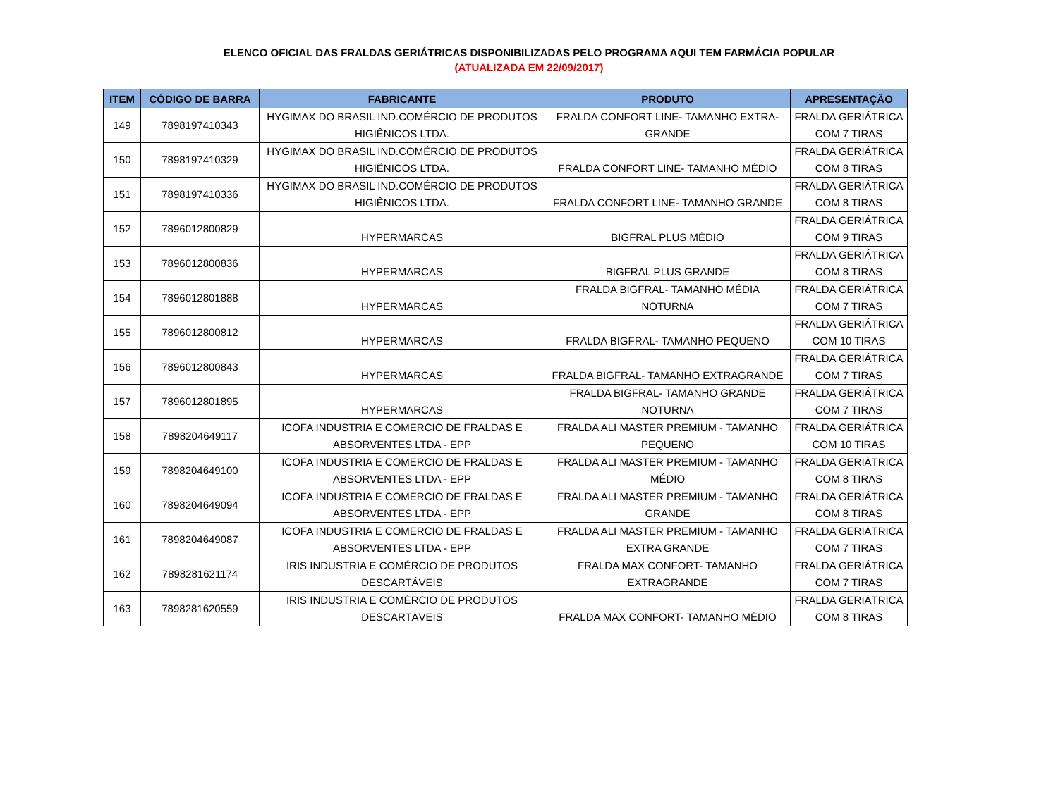ELENCO OFICIAL DAS FRALDAS GERIÁTRICAS DISPONIBILIZADAS PELO PROGRAMA AQUI TEM FARMÁCIA POPULAR
(ATUALIZADA EM 22/09/2017)
| ITEM | CÓDIGO DE BARRA | FABRICANTE | PRODUTO | APRESENTAÇÃO |
| --- | --- | --- | --- | --- |
| 149 | 7898197410343 | HYGIMAX DO BRASIL IND.COMÉRCIO DE PRODUTOS HIGIÊNICOS LTDA. | FRALDA CONFORT LINE- TAMANHO EXTRA- GRANDE | FRALDA GERIÁTRICA COM 7 TIRAS |
| 150 | 7898197410329 | HYGIMAX DO BRASIL IND.COMÉRCIO DE PRODUTOS HIGIÊNICOS LTDA. | FRALDA CONFORT LINE- TAMANHO MÉDIO | FRALDA GERIÁTRICA COM 8 TIRAS |
| 151 | 7898197410336 | HYGIMAX DO BRASIL IND.COMÉRCIO DE PRODUTOS HIGIÊNICOS LTDA. | FRALDA CONFORT LINE- TAMANHO GRANDE | FRALDA GERIÁTRICA COM 8 TIRAS |
| 152 | 7896012800829 | HYPERMARCAS | BIGFRAL PLUS MÉDIO | FRALDA GERIÁTRICA COM 9 TIRAS |
| 153 | 7896012800836 | HYPERMARCAS | BIGFRAL PLUS GRANDE | FRALDA GERIÁTRICA COM 8 TIRAS |
| 154 | 7896012801888 | HYPERMARCAS | FRALDA BIGFRAL- TAMANHO MÉDIA NOTURNA | FRALDA GERIÁTRICA COM 7 TIRAS |
| 155 | 7896012800812 | HYPERMARCAS | FRALDA BIGFRAL- TAMANHO PEQUENO | FRALDA GERIÁTRICA COM 10 TIRAS |
| 156 | 7896012800843 | HYPERMARCAS | FRALDA BIGFRAL- TAMANHO EXTRAGRANDE | FRALDA GERIÁTRICA COM 7 TIRAS |
| 157 | 7896012801895 | HYPERMARCAS | FRALDA BIGFRAL- TAMANHO GRANDE NOTURNA | FRALDA GERIÁTRICA COM 7 TIRAS |
| 158 | 7898204649117 | ICOFA INDUSTRIA E COMERCIO DE FRALDAS E ABSORVENTES LTDA - EPP | FRALDA ALI MASTER PREMIUM - TAMANHO PEQUENO | FRALDA GERIÁTRICA COM 10 TIRAS |
| 159 | 7898204649100 | ICOFA INDUSTRIA E COMERCIO DE FRALDAS E ABSORVENTES LTDA - EPP | FRALDA ALI MASTER PREMIUM - TAMANHO MÉDIO | FRALDA GERIÁTRICA COM 8 TIRAS |
| 160 | 7898204649094 | ICOFA INDUSTRIA E COMERCIO DE FRALDAS E ABSORVENTES LTDA - EPP | FRALDA ALI MASTER PREMIUM - TAMANHO GRANDE | FRALDA GERIÁTRICA COM 8 TIRAS |
| 161 | 7898204649087 | ICOFA INDUSTRIA E COMERCIO DE FRALDAS E ABSORVENTES LTDA - EPP | FRALDA ALI MASTER PREMIUM - TAMANHO EXTRA GRANDE | FRALDA GERIÁTRICA COM 7 TIRAS |
| 162 | 7898281621174 | IRIS INDUSTRIA E COMÉRCIO DE PRODUTOS DESCARTÁVEIS | FRALDA MAX CONFORT- TAMANHO EXTRAGRANDE | FRALDA GERIÁTRICA COM 7 TIRAS |
| 163 | 7898281620559 | IRIS INDUSTRIA E COMÉRCIO DE PRODUTOS DESCARTÁVEIS | FRALDA MAX CONFORT- TAMANHO MÉDIO | FRALDA GERIÁTRICA COM 8 TIRAS |